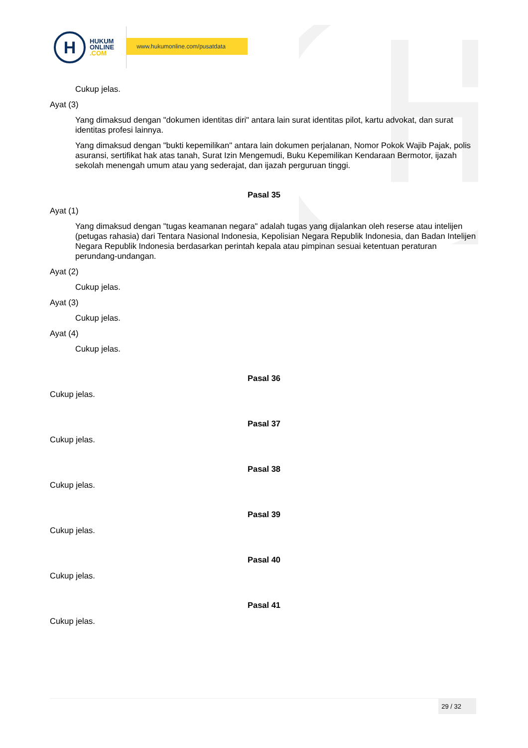H
HUKUM
ONLINE
.COM
www.hukumonline.com/pusatdata
Cukup jelas.
Ayat (3)
Yang dimaksud dengan "dokumen identitas diri" antara lain surat identitas pilot, kartu advokat, dan surat identitas profesi lainnya.
Yang dimaksud dengan "bukti kepemilikan" antara lain dokumen perjalanan, Nomor Pokok Wajib Pajak, polis asuransi, sertifikat hak atas tanah, Surat Izin Mengemudi, Buku Kepemilikan Kendaraan Bermotor, ijazah sekolah menengah umum atau yang sederajat, dan ijazah perguruan tinggi.
Pasal 35
Ayat (1)
Yang dimaksud dengan "tugas keamanan negara" adalah tugas yang dijalankan oleh reserse atau intelijen (petugas rahasia) dari Tentara Nasional Indonesia, Kepolisian Negara Republik Indonesia, dan Badan Intelijen Negara Republik Indonesia berdasarkan perintah kepala atau pimpinan sesuai ketentuan peraturan perundang-undangan.
Ayat (2)
Cukup jelas.
Ayat (3)
Cukup jelas.
Ayat (4)
Cukup jelas.
Pasal 36
Cukup jelas.
Pasal 37
Cukup jelas.
Pasal 38
Cukup jelas.
Pasal 39
Cukup jelas.
Pasal 40
Cukup jelas.
Pasal 41
Cukup jelas.
29 / 32